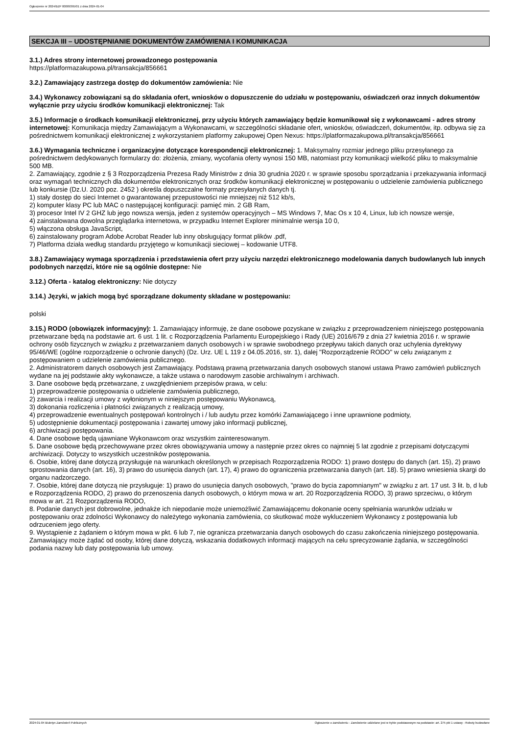Ogłoszenie nr 2024/BZP 00009395/01 z dnia 2024-01-04
SEKCJA III – UDOSTĘPNIANIE DOKUMENTÓW ZAMÓWIENIA I KOMUNIKACJA
3.1.) Adres strony internetowej prowadzonego postępowania
https://platformazakupowa.pl/transakcja/856661
3.2.) Zamawiający zastrzega dostęp do dokumentów zamówienia: Nie
3.4.) Wykonawcy zobowiązani są do składania ofert, wniosków o dopuszczenie do udziału w postępowaniu, oświadczeń oraz innych dokumentów wyłącznie przy użyciu środków komunikacji elektronicznej: Tak
3.5.) Informacje o środkach komunikacji elektronicznej, przy użyciu których zamawiający będzie komunikował się z wykonawcami - adres strony internetowej: Komunikacja między Zamawiającym a Wykonawcami, w szczególności składanie ofert, wniosków, oświadczeń, dokumentów, itp. odbywa się za pośrednictwem komunikacji elektronicznej z wykorzystaniem platformy zakupowej Open Nexus: https://platformazakupowa.pl/transakcja/856661
3.6.) Wymagania techniczne i organizacyjne dotyczące korespondencji elektronicznej: 1. Maksymalny rozmiar jednego pliku przesyłanego za pośrednictwem dedykowanych formularzy do: złożenia, zmiany, wycofania oferty wynosi 150 MB, natomiast przy komunikacji wielkość pliku to maksymalnie 500 MB.
2. Zamawiający, zgodnie z § 3 Rozporządzenia Prezesa Rady Ministrów z dnia 30 grudnia 2020 r. w sprawie sposobu sporządzania i przekazywania informacji oraz wymagań technicznych dla dokumentów elektronicznych oraz środków komunikacji elektronicznej w postępowaniu o udzielenie zamówienia publicznego lub konkursie (Dz.U. 2020 poz. 2452 ) określa dopuszczalne formaty przesyłanych danych tj.
1) stały dostęp do sieci Internet o gwarantowanej przepustowości nie mniejszej niż 512 kb/s,
2) komputer klasy PC lub MAC o następującej konfiguracji: pamięć min. 2 GB Ram,
3) procesor Intel IV 2 GHZ lub jego nowsza wersja, jeden z systemów operacyjnych – MS Windows 7, Mac Os x 10 4, Linux, lub ich nowsze wersje,
4) zainstalowana dowolna przeglądarka internetowa, w przypadku Internet Explorer minimalnie wersja 10 0,
5) włączona obsługa JavaScript,
6) zainstalowany program Adobe Acrobat Reader lub inny obsługujący format plików .pdf,
7) Platforma działa według standardu przyjętego w komunikacji sieciowej – kodowanie UTF8.
3.8.) Zamawiający wymaga sporządzenia i przedstawienia ofert przy użyciu narzędzi elektronicznego modelowania danych budowlanych lub innych podobnych narzędzi, które nie są ogólnie dostępne: Nie
3.12.) Oferta - katalog elektroniczny: Nie dotyczy
3.14.) Języki, w jakich mogą być sporządzane dokumenty składane w postępowaniu:
polski
3.15.) RODO (obowiązek informacyjny): 1. Zamawiający informuję, że dane osobowe pozyskane w związku z przeprowadzeniem niniejszego postępowania przetwarzane będą na podstawie art. 6 ust. 1 lit. c Rozporządzenia Parlamentu Europejskiego i Rady (UE) 2016/679 z dnia 27 kwietnia 2016 r. w sprawie ochrony osób fizycznych w związku z przetwarzaniem danych osobowych i w sprawie swobodnego przepływu takich danych oraz uchylenia dyrektywy 95/46/WE (ogólne rozporządzenie o ochronie danych) (Dz. Urz. UE L 119 z 04.05.2016, str. 1), dalej "Rozporządzenie RODO" w celu związanym z postępowaniem o udzielenie zamówienia publicznego.
2. Administratorem danych osobowych jest Zamawiający. Podstawą prawną przetwarzania danych osobowych stanowi ustawa Prawo zamówień publicznych wydane na jej podstawie akty wykonawcze, a także ustawa o narodowym zasobie archiwalnym i archiwach.
3. Dane osobowe będą przetwarzane, z uwzględnieniem przepisów prawa, w celu:
1) przeprowadzenie postępowania o udzielenie zamówienia publicznego,
2) zawarcia i realizacji umowy z wyłonionym w niniejszym postępowaniu Wykonawcą,
3) dokonania rozliczenia i płatności związanych z realizacją umowy,
4) przeprowadzenie ewentualnych postępowań kontrolnych i / lub audytu przez komórki Zamawiającego i inne uprawnione podmioty,
5) udostępnienie dokumentacji postępowania i zawartej umowy jako informacji publicznej,
6) archiwizacji postępowania.
4. Dane osobowe będą ujawniane Wykonawcom oraz wszystkim zainteresowanym.
5. Dane osobowe będą przechowywane przez okres obowiązywania umowy a następnie przez okres co najmniej 5 lat zgodnie z przepisami dotyczącymi archiwizacji. Dotyczy to wszystkich uczestników postępowania.
6. Osobie, której dane dotyczą przysługuje na warunkach określonych w przepisach Rozporządzenia RODO: 1) prawo dostępu do danych (art. 15), 2) prawo sprostowania danych (art. 16), 3) prawo do usunięcia danych (art. 17), 4) prawo do ograniczenia przetwarzania danych (art. 18). 5) prawo wniesienia skargi do organu nadzorczego.
7. Osobie, której dane dotyczą nie przysługuje: 1) prawo do usunięcia danych osobowych, "prawo do bycia zapomnianym" w związku z art. 17 ust. 3 lit. b, d lub e Rozporządzenia RODO, 2) prawo do przenoszenia danych osobowych, o którym mowa w art. 20 Rozporządzenia RODO, 3) prawo sprzeciwu, o którym mowa w art. 21 Rozporządzenia RODO,
8. Podanie danych jest dobrowolne, jednakże ich niepodanie może uniemożliwić Zamawiającemu dokonanie oceny spełniania warunków udziału w postępowaniu oraz zdolności Wykonawcy do należytego wykonania zamówienia, co skutkować może wykluczeniem Wykonawcy z postępowania lub odrzuceniem jego oferty.
9. Wystąpienie z żądaniem o którym mowa w pkt. 6 lub 7, nie ogranicza przetwarzania danych osobowych do czasu zakończenia niniejszego postępowania. Zamawiający może żądać od osoby, której dane dotyczą, wskazania dodatkowych informacji mających na celu sprecyzowanie żądania, w szczególności podania nazwy lub daty postępowania lub umowy.
2024-01-04 Biuletyn Zamówień Publicznych Ogłoszenie o zamówieniu - Zamówienie udzielane jest w trybie podstawowym na podstawie: art. 275 pkt 1 ustawy - Roboty budowlane